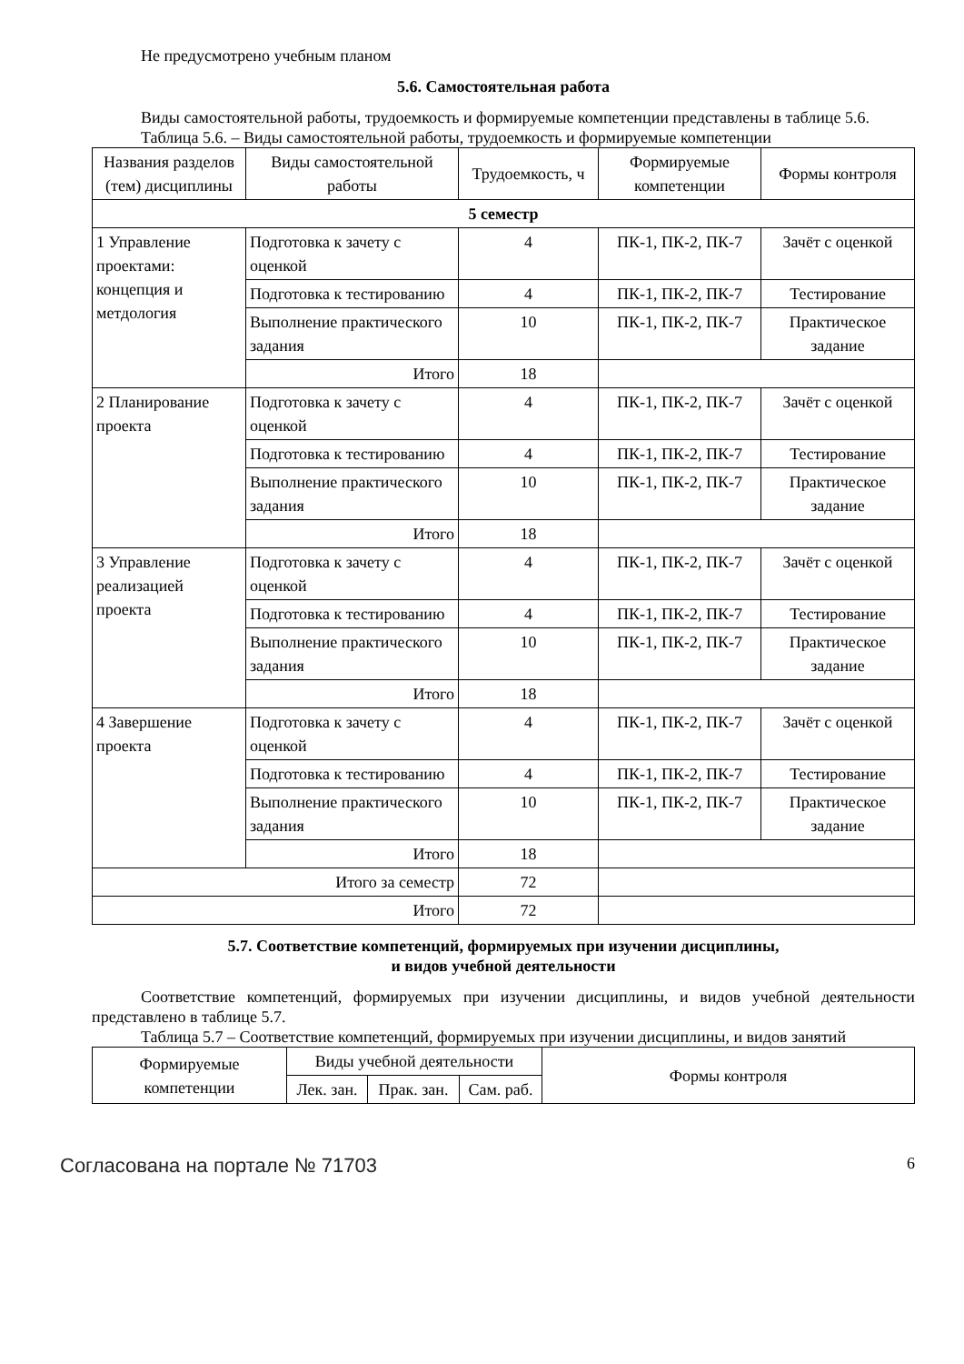Не предусмотрено учебным планом
5.6. Самостоятельная работа
Виды самостоятельной работы, трудоемкость и формируемые компетенции представлены в таблице 5.6.
Таблица 5.6. – Виды самостоятельной работы, трудоемкость и формируемые компетенции
| Названия разделов (тем) дисциплины | Виды самостоятельной работы | Трудоемкость, ч | Формируемые компетенции | Формы контроля |
| --- | --- | --- | --- | --- |
| 5 семестр | | | | |
| 1 Управление проектами: концепция и метдология | Подготовка к зачету с оценкой | 4 | ПК-1, ПК-2, ПК-7 | Зачёт с оценкой |
| | Подготовка к тестированию | 4 | ПК-1, ПК-2, ПК-7 | Тестирование |
| | Выполнение практического задания | 10 | ПК-1, ПК-2, ПК-7 | Практическое задание |
| | Итого | 18 | | |
| 2 Планирование проекта | Подготовка к зачету с оценкой | 4 | ПК-1, ПК-2, ПК-7 | Зачёт с оценкой |
| | Подготовка к тестированию | 4 | ПК-1, ПК-2, ПК-7 | Тестирование |
| | Выполнение практического задания | 10 | ПК-1, ПК-2, ПК-7 | Практическое задание |
| | Итого | 18 | | |
| 3 Управление реализацией проекта | Подготовка к зачету с оценкой | 4 | ПК-1, ПК-2, ПК-7 | Зачёт с оценкой |
| | Подготовка к тестированию | 4 | ПК-1, ПК-2, ПК-7 | Тестирование |
| | Выполнение практического задания | 10 | ПК-1, ПК-2, ПК-7 | Практическое задание |
| | Итого | 18 | | |
| 4 Завершение проекта | Подготовка к зачету с оценкой | 4 | ПК-1, ПК-2, ПК-7 | Зачёт с оценкой |
| | Подготовка к тестированию | 4 | ПК-1, ПК-2, ПК-7 | Тестирование |
| | Выполнение практического задания | 10 | ПК-1, ПК-2, ПК-7 | Практическое задание |
| | Итого | 18 | | |
| Итого за семестр | | 72 | | |
| Итого | | 72 | | |
5.7. Соответствие компетенций, формируемых при изучении дисциплины,
и видов учебной деятельности
Соответствие компетенций, формируемых при изучении дисциплины, и видов учебной деятельности представлено в таблице 5.7.
Таблица 5.7 – Соответствие компетенций, формируемых при изучении дисциплины, и видов занятий
| Формируемые компетенции | Виды учебной деятельности | | | Формы контроля |
| --- | --- | --- | --- | --- |
| | Лек. зан. | Прак. зан. | Сам. раб. | |
Согласована на портале № 71703 6